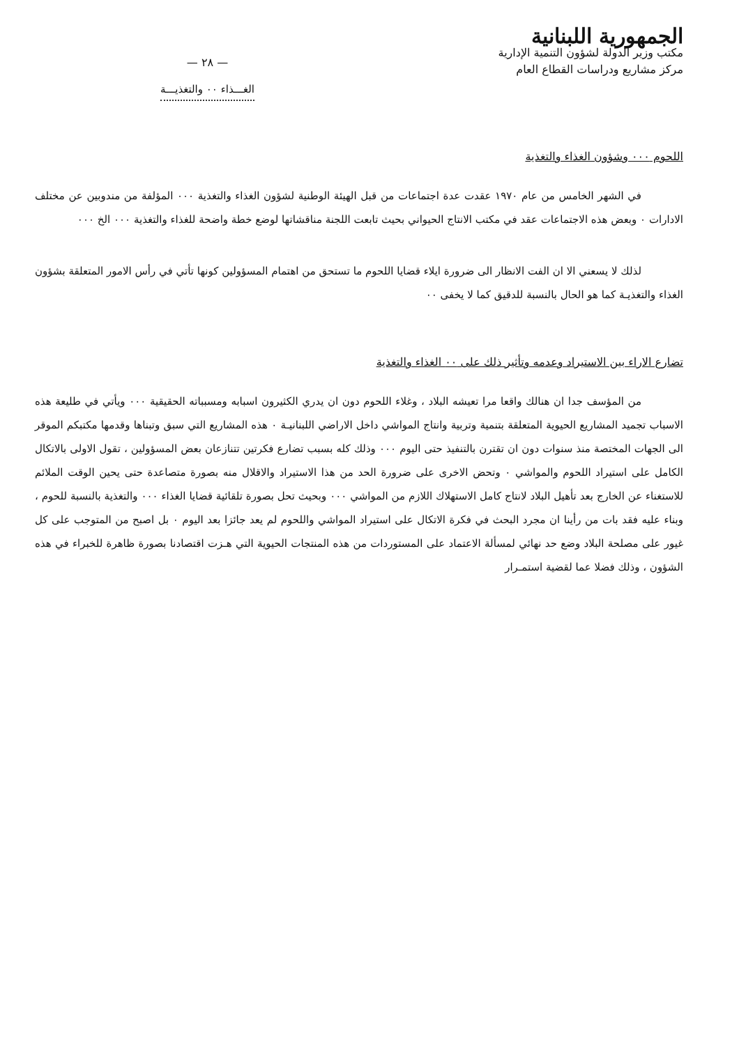الجمهورية اللبنانية
مكتب وزير الدولة لشؤون التنمية الإدارية
مركز مشاريع ودراسات القطاع العام
— ٢٨ —
الغـــذاء ٠٠ والتغذيـــة
اللحوم ٠٠٠ وشؤون الغذاء والتغذية
في الشهر الخامس من عام ١٩٧٠ عقدت عدة اجتماعات من قبل الهيئة الوطنية لشؤون الغذاء والتغذية ٠٠٠ المؤلفة من مندوبين عن مختلف الادارات ٠ وبعض هذه الاجتماعات عقد في مكتب الانتاج الحيواني بحيث تابعت اللجنة مناقشاتها لوضع خطة واضحة للغذاء والتغذية ٠٠٠ الخ ٠٠٠
لذلك لا يسعني الا ان الفت الانظار الى ضرورة ايلاء قضايا اللحوم ما تستحق من اهتمام المسؤولين كونها تأتي في رأس الامور المتعلقة بشؤون الغذاء والتغذيـة كما هو الحال بالنسبة للدقيق كما لا يخفى ٠٠
تضارع الاراء بين الاستيراد وعدمه وتأثير ذلك على ٠٠ الغذاء والتغذية
من المؤسف جدا ان هنالك واقعا مرا تعيشه البلاد ، وغلاء اللحوم دون ان يدري الكثيرون اسبابه ومسبباته الحقيقية ٠٠٠ ويأتي في طليعة هذه الاسباب تجميد المشاريع الحيوية المتعلقة بتنمية وتربية وانتاج المواشي داخل الاراضي اللبنانيـة ٠ هذه المشاريع التي سبق وتبناها وقدمها مكتبكم الموقر الى الجهات المختصة منذ سنوات دون ان تقترن بالتنفيذ حتى اليوم ٠٠٠ وذلك كله بسبب تضارع فكرتين تتنازعان بعض المسؤولين ، تقول الاولى بالاتكال الكامل على استيراد اللحوم والمواشي ٠ وتحض الاخرى على ضرورة الحد من هذا الاستيراد والاقلال منه بصورة متصاعدة حتى يحين الوقت الملائم للاستغناء عن الخارج بعد تأهيل البلاد لانتاج كامل الاستهلاك اللازم من المواشي ٠٠٠ وبحيث تحل بصورة تلقائية قضايا الغذاء ٠٠٠ والتغذية بالنسبة للحوم ، وبناء عليه فقد بات من رأينا ان مجرد البحث في فكرة الاتكال على استيراد المواشي واللحوم لم يعد جائزا بعد اليوم ٠ بل اصبح من المتوجب على كل غيور على مصلحة البلاد وضع حد نهائي لمسألة الاعتماد على المستوردات من هذه المنتجات الحيوية التي هـزت اقتصادنا بصورة ظاهرة للخبراء في هذه الشؤون ، وذلك فضلا عما لقضية استمـرار